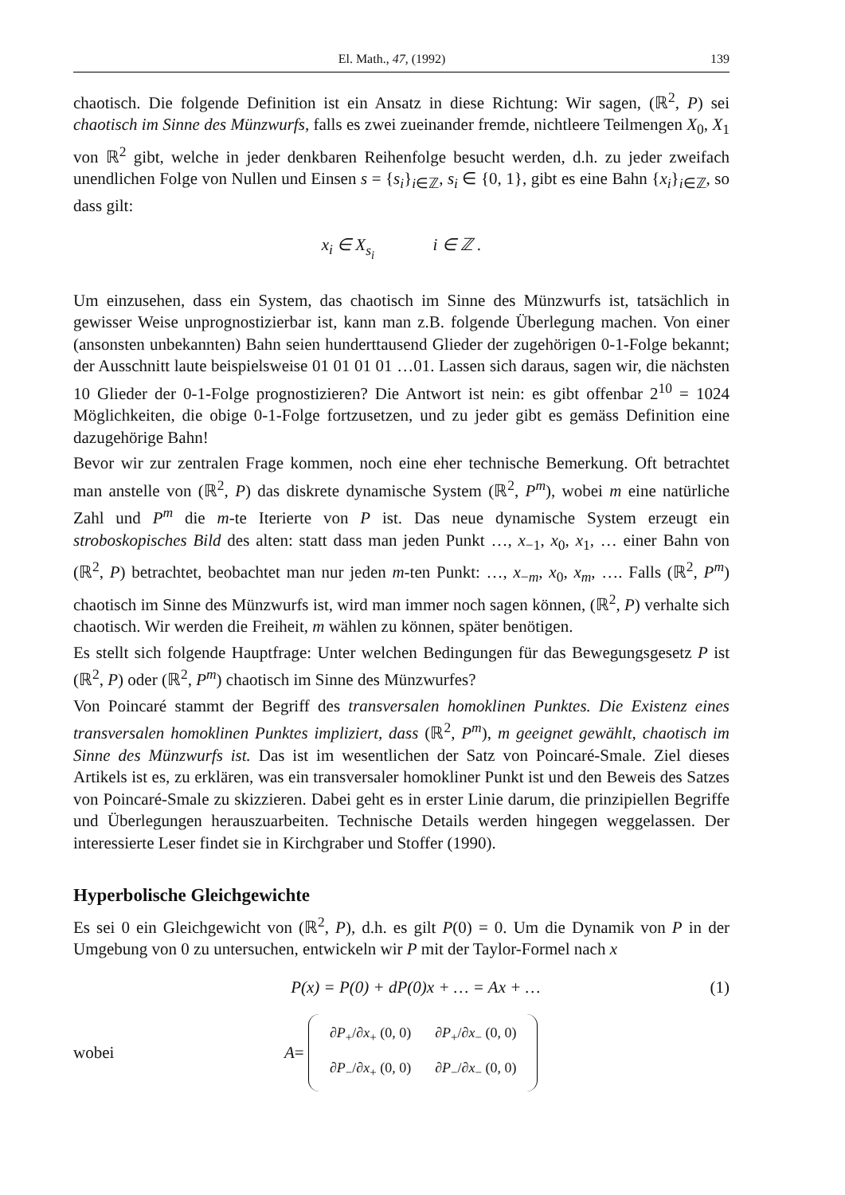El. Math., 47, (1992) 139
chaotisch. Die folgende Definition ist ein Ansatz in diese Richtung: Wir sagen, (ℝ<sup>2</sup>, P) sei chaotisch im Sinne des Münzwurfs, falls es zwei zueinander fremde, nichtleere Teilmengen X<sub>0</sub>, X<sub>1</sub> von ℝ<sup>2</sup> gibt, welche in jeder denkbaren Reihenfolge besucht werden, d.h. zu jeder zweifach unendlichen Folge von Nullen und Einsen s = {s<sub>i</sub>}<sub>i∈ℤ</sub>, s<sub>i</sub> ∈ {0, 1}, gibt es eine Bahn {x<sub>i</sub>}<sub>i∈ℤ</sub>, so dass gilt:
x<sub>i</sub> ∈ X<sub>s<sub>i</sub></sub> i ∈ ℤ .
Um einzusehen, dass ein System, das chaotisch im Sinne des Münzwurfs ist, tatsächlich in gewisser Weise unprognostizierbar ist, kann man z.B. folgende Überlegung machen. Von einer (ansonsten unbekannten) Bahn seien hunderttausend Glieder der zugehörigen 0-1-Folge bekannt; der Ausschnitt laute beispielsweise 01 01 01 01 …01. Lassen sich daraus, sagen wir, die nächsten 10 Glieder der 0-1-Folge prognostizieren? Die Antwort ist nein: es gibt offenbar 2<sup>10</sup> = 1024 Möglichkeiten, die obige 0-1-Folge fortzusetzen, und zu jeder gibt es gemäss Definition eine dazugehörige Bahn!
Bevor wir zur zentralen Frage kommen, noch eine eher technische Bemerkung. Oft betrachtet man anstelle von (ℝ<sup>2</sup>, P) das diskrete dynamische System (ℝ<sup>2</sup>, P<sup>m</sup>), wobei m eine natürliche Zahl und P<sup>m</sup> die m-te Iterierte von P ist. Das neue dynamische System erzeugt ein stroboskopisches Bild des alten: statt dass man jeden Punkt …, x<sub>−1</sub>, x<sub>0</sub>, x<sub>1</sub>, … einer Bahn von (ℝ<sup>2</sup>, P) betrachtet, beobachtet man nur jeden m-ten Punkt: …, x<sub>−m</sub>, x<sub>0</sub>, x<sub>m</sub>, …. Falls (ℝ<sup>2</sup>, P<sup>m</sup>) chaotisch im Sinne des Münzwurfs ist, wird man immer noch sagen können, (ℝ<sup>2</sup>, P) verhalte sich chaotisch. Wir werden die Freiheit, m wählen zu können, später benötigen.
Es stellt sich folgende Hauptfrage: Unter welchen Bedingungen für das Bewegungsgesetz P ist (ℝ<sup>2</sup>, P) oder (ℝ<sup>2</sup>, P<sup>m</sup>) chaotisch im Sinne des Münzwurfes?
Von Poincaré stammt der Begriff des transversalen homoklinen Punktes. Die Existenz eines transversalen homoklinen Punktes impliziert, dass (ℝ<sup>2</sup>, P<sup>m</sup>), m geeignet gewählt, chaotisch im Sinne des Münzwurfs ist. Das ist im wesentlichen der Satz von Poincaré-Smale. Ziel dieses Artikels ist es, zu erklären, was ein transversaler homokliner Punkt ist und den Beweis des Satzes von Poincaré-Smale zu skizzieren. Dabei geht es in erster Linie darum, die prinzipiellen Begriffe und Überlegungen herauszuarbeiten. Technische Details werden hingegen weggelassen. Der interessierte Leser findet sie in Kirchgraber und Stoffer (1990).
Hyperbolische Gleichgewichte
Es sei 0 ein Gleichgewicht von (ℝ<sup>2</sup>, P), d.h. es gilt P(0) = 0. Um die Dynamik von P in der Umgebung von 0 zu untersuchen, entwickeln wir P mit der Taylor-Formel nach x
P(x) = P(0) + dP(0)x + … = Ax + … (1)
wobei A =
| ∂ P<sub>+</sub>/∂ x<sub>+</sub> (0, 0) | ∂ P<sub>+</sub>/∂ x<sub>−</sub> (0, 0) |
| ∂ P<sub>−</sub>/∂ x<sub>+</sub> (0, 0) | ∂ P<sub>−</sub>/∂ x<sub>−</sub> (0, 0) |